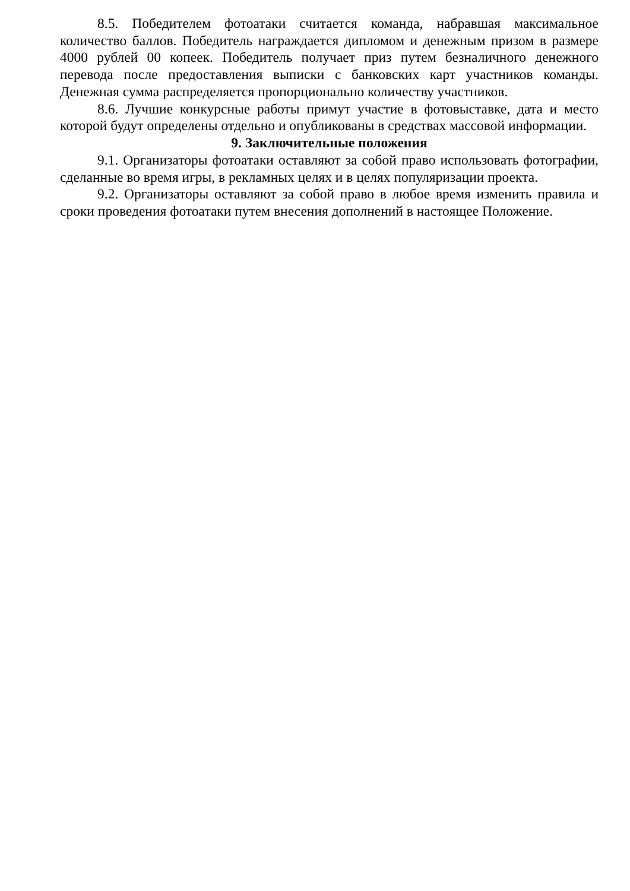8.5. Победителем фотоатаки считается команда, набравшая максимальное количество баллов. Победитель награждается дипломом и денежным призом в размере 4000 рублей 00 копеек. Победитель получает приз путем безналичного денежного перевода после предоставления выписки с банковских карт участников команды. Денежная сумма распределяется пропорционально количеству участников.
8.6. Лучшие конкурсные работы примут участие в фотовыставке, дата и место которой будут определены отдельно и опубликованы в средствах массовой информации.
9. Заключительные положения
9.1. Организаторы фотоатаки оставляют за собой право использовать фотографии, сделанные во время игры, в рекламных целях и в целях популяризации проекта.
9.2. Организаторы оставляют за собой право в любое время изменить правила и сроки проведения фотоатаки путем внесения дополнений в настоящее Положение.